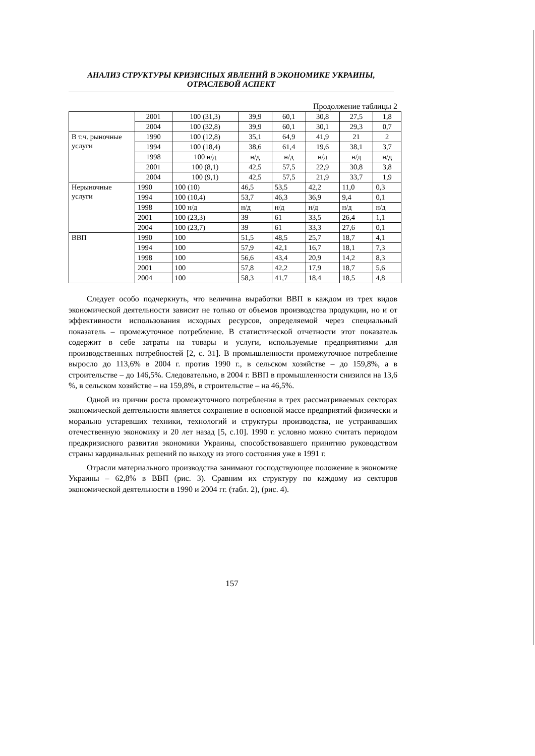АНАЛИЗ СТРУКТУРЫ КРИЗИСНЫХ ЯВЛЕНИЙ В ЭКОНОМИКЕ УКРАИНЫ,
ОТРАСЛЕВОЙ АСПЕКТ
Продолжение таблицы 2
| | 2001 | 100 (31,3) | 39,9 | 60,1 | 30,8 | 27,5 | 1,8 |
| | 2004 | 100 (32,8) | 39,9 | 60,1 | 30,1 | 29,3 | 0,7 |
| В т.ч. рыночные услуги | 1990 | 100 (12,8) | 35,1 | 64,9 | 41,9 | 21 | 2 |
| | 1994 | 100 (18,4) | 38,6 | 61,4 | 19,6 | 38,1 | 3,7 |
| | 1998 | 100 н/д | н/д | н/д | н/д | н/д | н/д |
| | 2001 | 100 (8,1) | 42,5 | 57,5 | 22,9 | 30,8 | 3,8 |
| | 2004 | 100 (9,1) | 42,5 | 57,5 | 21,9 | 33,7 | 1,9 |
| Нерыночные услуги | 1990 | 100 (10) | 46,5 | 53,5 | 42,2 | 11,0 | 0,3 |
| | 1994 | 100 (10,4) | 53,7 | 46,3 | 36,9 | 9,4 | 0,1 |
| | 1998 | 100 н/д | н/д | н/д | н/д | н/д | н/д |
| | 2001 | 100 (23,3) | 39 | 61 | 33,5 | 26,4 | 1,1 |
| | 2004 | 100 (23,7) | 39 | 61 | 33,3 | 27,6 | 0,1 |
| ВВП | 1990 | 100 | 51,5 | 48,5 | 25,7 | 18,7 | 4,1 |
| | 1994 | 100 | 57,9 | 42,1 | 16,7 | 18,1 | 7,3 |
| | 1998 | 100 | 56,6 | 43,4 | 20,9 | 14,2 | 8,3 |
| | 2001 | 100 | 57,8 | 42,2 | 17,9 | 18,7 | 5,6 |
| | 2004 | 100 | 58,3 | 41,7 | 18,4 | 18,5 | 4,8 |
Следует особо подчеркнуть, что величина выработки ВВП в каждом из трех видов экономической деятельности зависит не только от объемов производства продукции, но и от эффективности использования исходных ресурсов, определяемой через специальный показатель – промежуточное потребление. В статистической отчетности этот показатель содержит в себе затраты на товары и услуги, используемые предприятиями для производственных потребностей [2, с. 31]. В промышленности промежуточное потребление выросло до 113,6% в 2004 г. против 1990 г., в сельском хозяйстве – до 159,8%, а в строительстве – до 146,5%. Следовательно, в 2004 г. ВВП в промышленности снизился на 13,6 %, в сельском хозяйстве – на 159,8%, в строительстве – на 46,5%.
Одной из причин роста промежуточного потребления в трех рассматриваемых секторах экономической деятельности является сохранение в основной массе предприятий физически и морально устаревших техники, технологий и структуры производства, не устраивавших отечественную экономику и 20 лет назад [5, с.10]. 1990 г. условно можно считать периодом предкризисного развития экономики Украины, способствовавшего принятию руководством страны кардинальных решений по выходу из этого состояния уже в 1991 г.
Отрасли материального производства занимают господствующее положение в экономике Украины – 62,8% в ВВП (рис. 3). Сравним их структуру по каждому из секторов экономической деятельности в 1990 и 2004 гг. (табл. 2), (рис. 4).
157